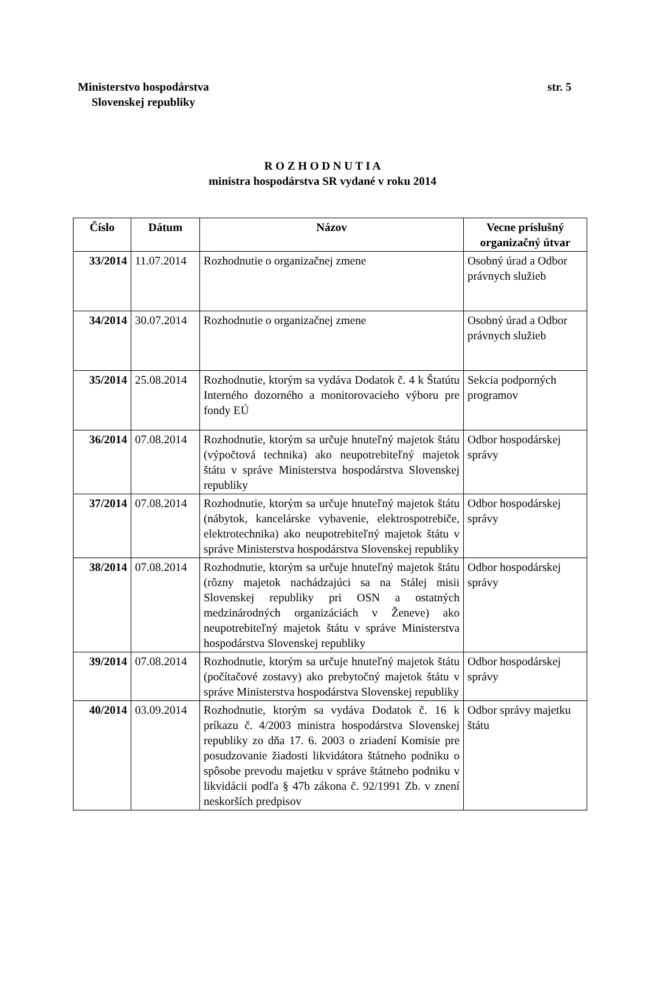Ministerstvo hospodárstva
Slovenskej republiky str. 5
R O Z H O D N U T I A
ministra hospodárstva SR vydané v roku 2014
| Číslo | Dátum | Názov | Vecne príslušný organizačný útvar |
| --- | --- | --- | --- |
| 33/2014 | 11.07.2014 | Rozhodnutie o organizačnej zmene | Osobný úrad a Odbor právnych služieb |
| 34/2014 | 30.07.2014 | Rozhodnutie o organizačnej zmene | Osobný úrad a Odbor právnych služieb |
| 35/2014 | 25.08.2014 | Rozhodnutie, ktorým sa vydáva Dodatok č. 4 k Štatútu Interného dozorného a monitorovacieho výboru pre fondy EÚ | Sekcia podporných programov |
| 36/2014 | 07.08.2014 | Rozhodnutie, ktorým sa určuje hnuteľný majetok štátu (výpočtová technika) ako neupotrebiteľný majetok štátu v správe Ministerstva hospodárstva Slovenskej republiky | Odbor hospodárskej správy |
| 37/2014 | 07.08.2014 | Rozhodnutie, ktorým sa určuje hnuteľný majetok štátu (nábytok, kancelárske vybavenie, elektrospotrebiče, elektrotechnika) ako neupotrebiteľný majetok štátu v správe Ministerstva hospodárstva Slovenskej republiky | Odbor hospodárskej správy |
| 38/2014 | 07.08.2014 | Rozhodnutie, ktorým sa určuje hnuteľný majetok štátu (rôzny majetok nachádzajúci sa na Stálej misii Slovenskej republiky pri OSN a ostatných medzinárodných organizáciách v Ženeve) ako neupotrebiteľný majetok štátu v správe Ministerstva hospodárstva Slovenskej republiky | Odbor hospodárskej správy |
| 39/2014 | 07.08.2014 | Rozhodnutie, ktorým sa určuje hnuteľný majetok štátu (počítačové zostavy) ako prebytočný majetok štátu v správe Ministerstva hospodárstva Slovenskej republiky | Odbor hospodárskej správy |
| 40/2014 | 03.09.2014 | Rozhodnutie, ktorým sa vydáva Dodatok č. 16 k príkazu č. 4/2003 ministra hospodárstva Slovenskej republiky zo dňa 17. 6. 2003 o zriadení Komisie pre posudzovanie žiadosti likvidátora štátneho podniku o spôsobe prevodu majetku v správe štátneho podniku v likvidácii podľa § 47b zákona č. 92/1991 Zb. v znení neskorších predpisov | Odbor správy majetku štátu |